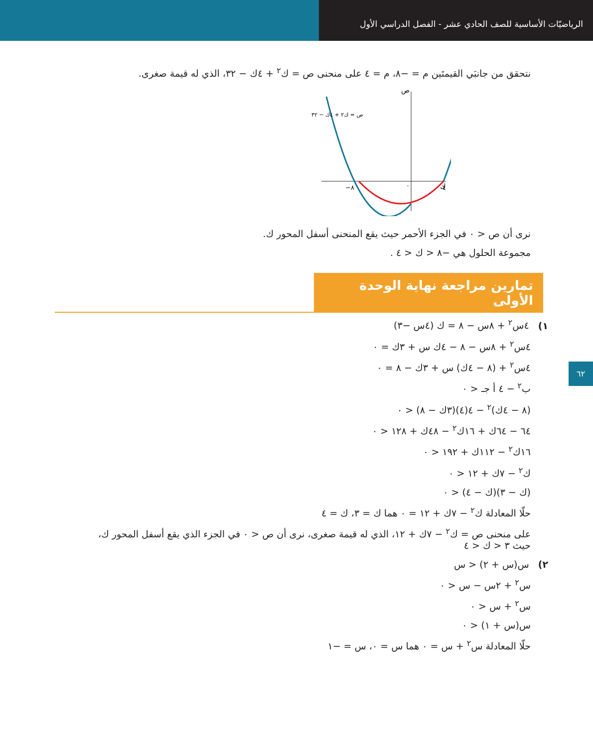الرياضيّات الأساسية للصف الحادي عشر - الفصل الدراسي الأول
نتحقق من جانبَي القيمتَين م = −٨، م = ٤ على منحنى ص = ك<sup>٢</sup> + ٤ك − ٣٢، الذي له قيمة صغرى.
ص
ك
−٨
٠
٤
ص = ك٢ + ٤ك − ٣٢
نرى أن ص < ٠ في الجزء الأحمر حيث يقع المنحنى أسفل المحور ك.
مجموعة الحلول هي −٨ < ك < ٤ .
تمارين مراجعة نهاية الوحدة الأولى
١) ٤س<sup>٢</sup> + ٨س − ٨ = ك (٤س −٣)
٤س<sup>٢</sup> + ٨س − ٨ − ٤ك س + ٣ك = ٠
٤س<sup>٢</sup> + (٨ − ٤ك) س + ٣ك − ٨ = ٠
ب<sup>٢</sup> − ٤ أ جـ < ٠
(٨ − ٤ك)<sup>٢</sup> − ٤(٤)(٣ك − ٨) < ٠
٦٤ − ٦٤ك + ١٦ك<sup>٢</sup> − ٤٨ك + ١٢٨ < ٠
١٦ك<sup>٢</sup> − ١١٢ك + ١٩٢ < ٠
ك<sup>٢</sup> − ٧ك + ١٢ < ٠
(ك − ٣)(ك − ٤) < ٠
حلّا المعادلة ك<sup>٢</sup> − ٧ك + ١٢ = ٠ هما ك = ٣، ك = ٤
على منحنى ص = ك<sup>٢</sup> − ٧ك + ١٢، الذي له قيمة صغرى، نرى أن ص < ٠ في الجزء الذي يقع أسفل المحور ك،
حيث ٣ < ك < ٤
٢) س(س + ٢) < س
س<sup>٢</sup> + ٢س − س < ٠
س<sup>٢</sup> + س < ٠
س(س + ١) < ٠
حلّا المعادلة س<sup>٢</sup> + س = ٠ هما س = ٠، س = −١
٦٢